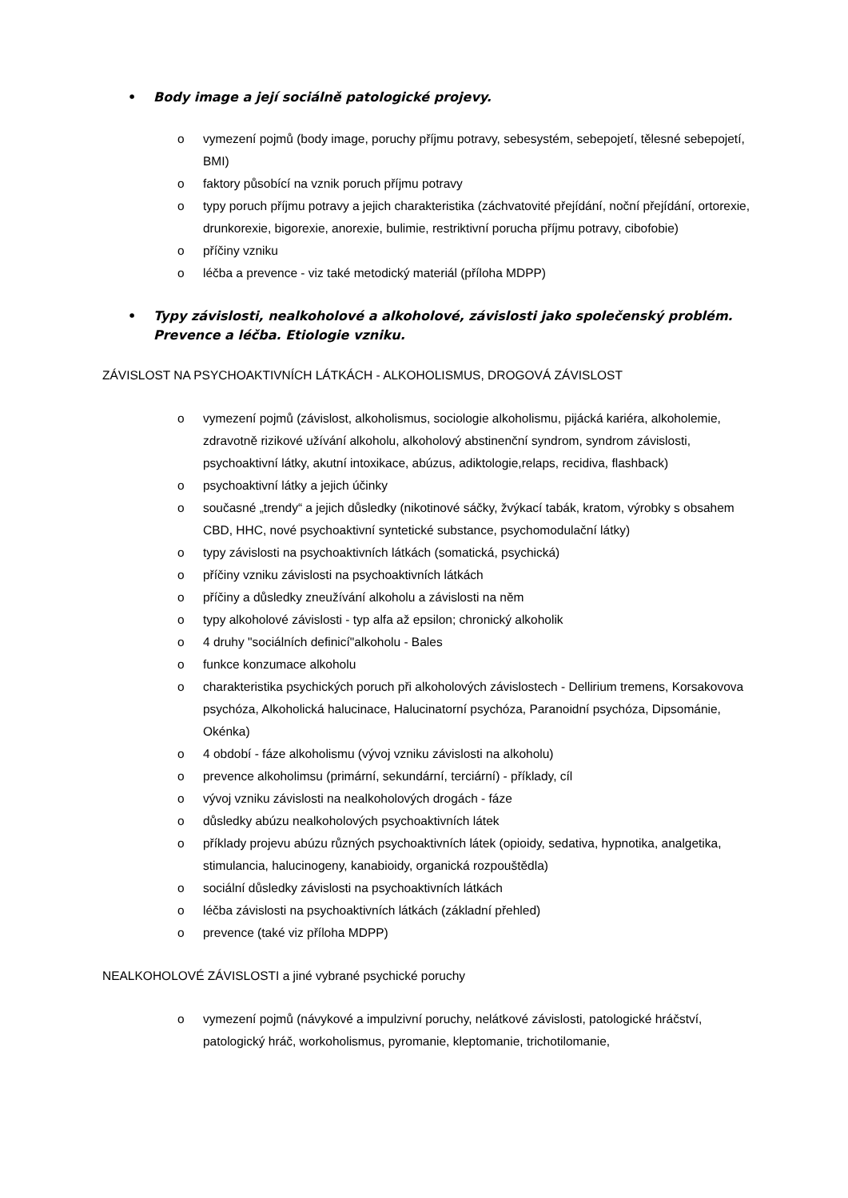• Body image a její sociálně patologické projevy.
o vymezení pojmů (body image, poruchy příjmu potravy, sebesystém, sebepojetí, tělesné sebepojetí, BMI)
o faktory působící na vznik poruch příjmu potravy
o typy poruch příjmu potravy a jejich charakteristika (záchvatovité přejídání, noční přejídání, ortorexie, drunkorexie, bigorexie, anorexie, bulimie, restriktivní porucha příjmu potravy, cibofobie)
o příčiny vzniku
o léčba a prevence - viz také metodický materiál (příloha MDPP)
• Typy závislosti, nealkoholové a alkoholové, závislosti jako společenský problém. Prevence a léčba. Etiologie vzniku.
ZÁVISLOST NA PSYCHOAKTIVNÍCH LÁTKÁCH - ALKOHOLISMUS, DROGOVÁ ZÁVISLOST
o vymezení pojmů (závislost, alkoholismus, sociologie alkoholismu, pijácká kariéra, alkoholemie, zdravotně rizikové užívání alkoholu, alkoholový abstinenční syndrom, syndrom závislosti, psychoaktivní látky, akutní intoxikace, abúzus, adiktologie,relaps, recidiva, flashback)
o psychoaktivní látky a jejich účinky
o současné „trendy“ a jejich důsledky (nikotinové sáčky, žvýkací tabák, kratom, výrobky s obsahem CBD, HHC, nové psychoaktivní syntetické substance, psychomodulační látky)
o typy závislosti na psychoaktivních látkách (somatická, psychická)
o příčiny vzniku závislosti na psychoaktivních látkách
o příčiny a důsledky zneužívání alkoholu a závislosti na něm
o typy alkoholové závislosti - typ alfa až epsilon; chronický alkoholik
o 4 druhy "sociálních definicí"alkoholu - Bales
o funkce konzumace alkoholu
o charakteristika psychických poruch při alkoholových závislostech - Dellirium tremens, Korsakovova psychóza, Alkoholická halucinace, Halucinatorní psychóza, Paranoidní psychóza, Dipsománie, Okénka)
o 4 období - fáze alkoholismu (vývoj vzniku závislosti na alkoholu)
o prevence alkoholimsu (primární, sekundární, terciární) - příklady, cíl
o vývoj vzniku závislosti na nealkoholových drogách - fáze
o důsledky abúzu nealkoholových psychoaktivních látek
o příklady projevu abúzu různých psychoaktivních látek (opioidy, sedativa, hypnotika, analgetika, stimulancia, halucinogeny, kanabioidy, organická rozpouštědla)
o sociální důsledky závislosti na psychoaktivních látkách
o léčba závislosti na psychoaktivních látkách (základní přehled)
o prevence (také viz příloha MDPP)
NEALKOHOLOVÉ ZÁVISLOSTI a jiné vybrané psychické poruchy
o vymezení pojmů (návykové a impulzivní poruchy, nelátkové závislosti, patologické hráčství, patologický hráč, workoholismus, pyromanie, kleptomanie, trichotilomanie,